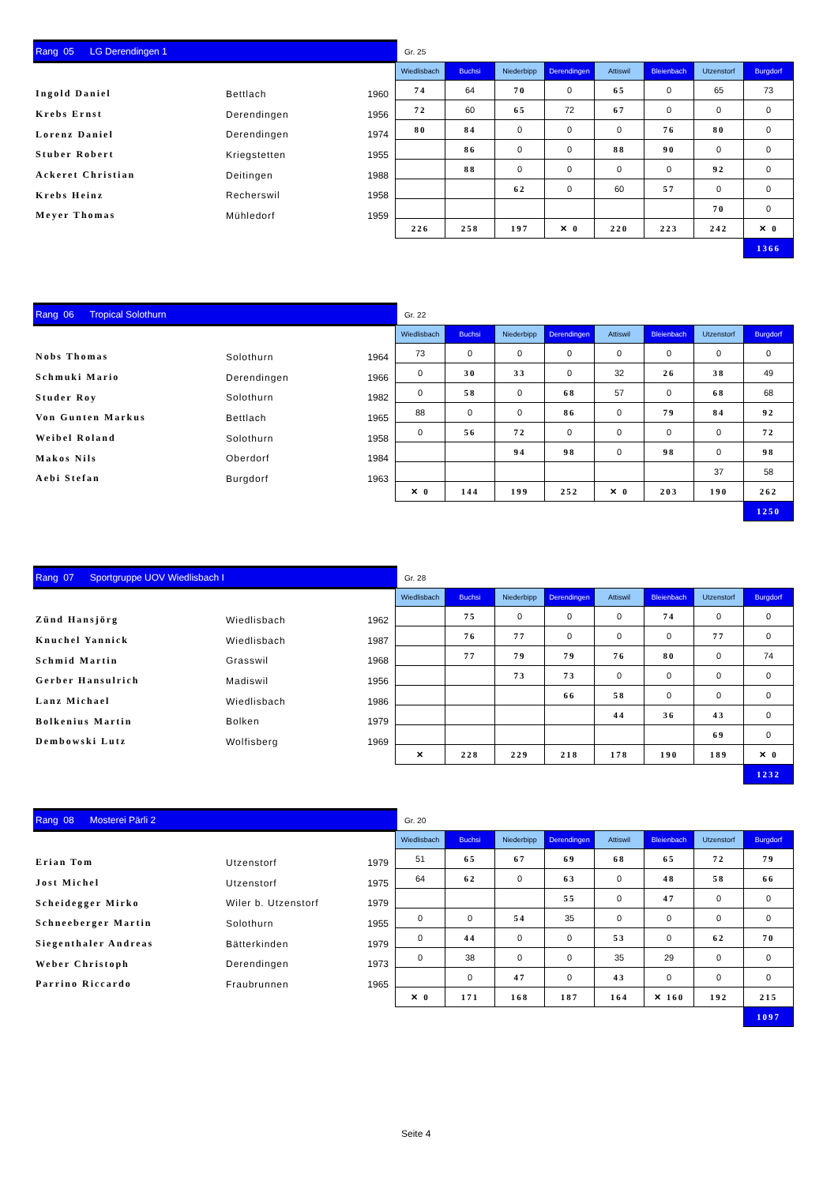Rang 05 LG Derendingen 1
Gr. 25
| Ingold Daniel | Bettlach | 1960 |
| Krebs Ernst | Derendingen | 1956 |
| Lorenz Daniel | Derendingen | 1974 |
| Stuber Robert | Kriegstetten | 1955 |
| Ackeret Christian | Deitingen | 1988 |
| Krebs Heinz | Recherswil | 1958 |
| Meyer Thomas | Mühledorf | 1959 |
| Wiedlisbach | Buchsi | Niederbipp | Derendingen | Attiswil | Bleienbach | Utzenstorf | Burgdorf |
| --- | --- | --- | --- | --- | --- | --- | --- |
| 74 | 64 | 70 | 0 | 65 | 0 | 65 | 73 |
| 72 | 60 | 65 | 72 | 67 | 0 | 0 | 0 |
| 80 | 84 | 0 | 0 | 0 | 76 | 80 | 0 |
| | 86 | 0 | 0 | 88 | 90 | 0 | 0 |
| | 88 | 0 | 0 | 0 | 0 | 92 | 0 |
| | | 62 | 0 | 60 | 57 | 0 | 0 |
| | | | | | | 70 | 0 |
| 226 | 258 | 197 | ✕ 0 | 220 | 223 | 242 | ✕ 0 |
| | | | | | | | 1366 |
Rang 06 Tropical Solothurn
Gr. 22
| Nobs Thomas | Solothurn | 1964 |
| Schmuki Mario | Derendingen | 1966 |
| Studer Roy | Solothurn | 1982 |
| Von Gunten Markus | Bettlach | 1965 |
| Weibel Roland | Solothurn | 1958 |
| Makos Nils | Oberdorf | 1984 |
| Aebi Stefan | Burgdorf | 1963 |
| Wiedlisbach | Buchsi | Niederbipp | Derendingen | Attiswil | Bleienbach | Utzenstorf | Burgdorf |
| --- | --- | --- | --- | --- | --- | --- | --- |
| 73 | 0 | 0 | 0 | 0 | 0 | 0 | 0 |
| 0 | 30 | 33 | 0 | 32 | 26 | 38 | 49 |
| 0 | 58 | 0 | 68 | 57 | 0 | 68 | 68 |
| 88 | 0 | 0 | 86 | 0 | 79 | 84 | 92 |
| 0 | 56 | 72 | 0 | 0 | 0 | 0 | 72 |
| | | 94 | 98 | 0 | 98 | 0 | 98 |
| | | | | | | 37 | 58 |
| ✕ 0 | 144 | 199 | 252 | ✕ 0 | 203 | 190 | 262 |
| | | | | | | | 1250 |
Rang 07 Sportgruppe UOV Wiedlisbach I
Gr. 28
| Zünd Hansjörg | Wiedlisbach | 1962 |
| Knuchel Yannick | Wiedlisbach | 1987 |
| Schmid Martin | Grasswil | 1968 |
| Gerber Hansulrich | Madiswil | 1956 |
| Lanz Michael | Wiedlisbach | 1986 |
| Bolkenius Martin | Bolken | 1979 |
| Dembowski Lutz | Wolfisberg | 1969 |
| Wiedlisbach | Buchsi | Niederbipp | Derendingen | Attiswil | Bleienbach | Utzenstorf | Burgdorf |
| --- | --- | --- | --- | --- | --- | --- | --- |
| | 75 | 0 | 0 | 0 | 74 | 0 | 0 |
| | 76 | 77 | 0 | 0 | 0 | 77 | 0 |
| | 77 | 79 | 79 | 76 | 80 | 0 | 74 |
| | | 73 | 73 | 0 | 0 | 0 | 0 |
| | | | 66 | 58 | 0 | 0 | 0 |
| | | | | 44 | 36 | 43 | 0 |
| | | | | | | 69 | 0 |
| ✕ | 228 | 229 | 218 | 178 | 190 | 189 | ✕ 0 |
| | | | | | | | 1232 |
Rang 08 Mosterei Pärli 2
Gr. 20
| Erian Tom | Utzenstorf | 1979 |
| Jost Michel | Utzenstorf | 1975 |
| Scheidegger Mirko | Wiler b. Utzenstorf | 1979 |
| Schneeberger Martin | Solothurn | 1955 |
| Siegenthaler Andreas | Bätterkinden | 1979 |
| Weber Christoph | Derendingen | 1973 |
| Parrino Riccardo | Fraubrunnen | 1965 |
| Wiedlisbach | Buchsi | Niederbipp | Derendingen | Attiswil | Bleienbach | Utzenstorf | Burgdorf |
| --- | --- | --- | --- | --- | --- | --- | --- |
| 51 | 65 | 67 | 69 | 68 | 65 | 72 | 79 |
| 64 | 62 | 0 | 63 | 0 | 48 | 58 | 66 |
| | | | 55 | 0 | 47 | 0 | 0 |
| 0 | 0 | 54 | 35 | 0 | 0 | 0 | 0 |
| 0 | 44 | 0 | 0 | 53 | 0 | 62 | 70 |
| 0 | 38 | 0 | 0 | 35 | 29 | 0 | 0 |
| | 0 | 47 | 0 | 43 | 0 | 0 | 0 |
| ✕ 0 | 171 | 168 | 187 | 164 | ✕ 160 | 192 | 215 |
| | | | | | | | 1097 |
Seite 4